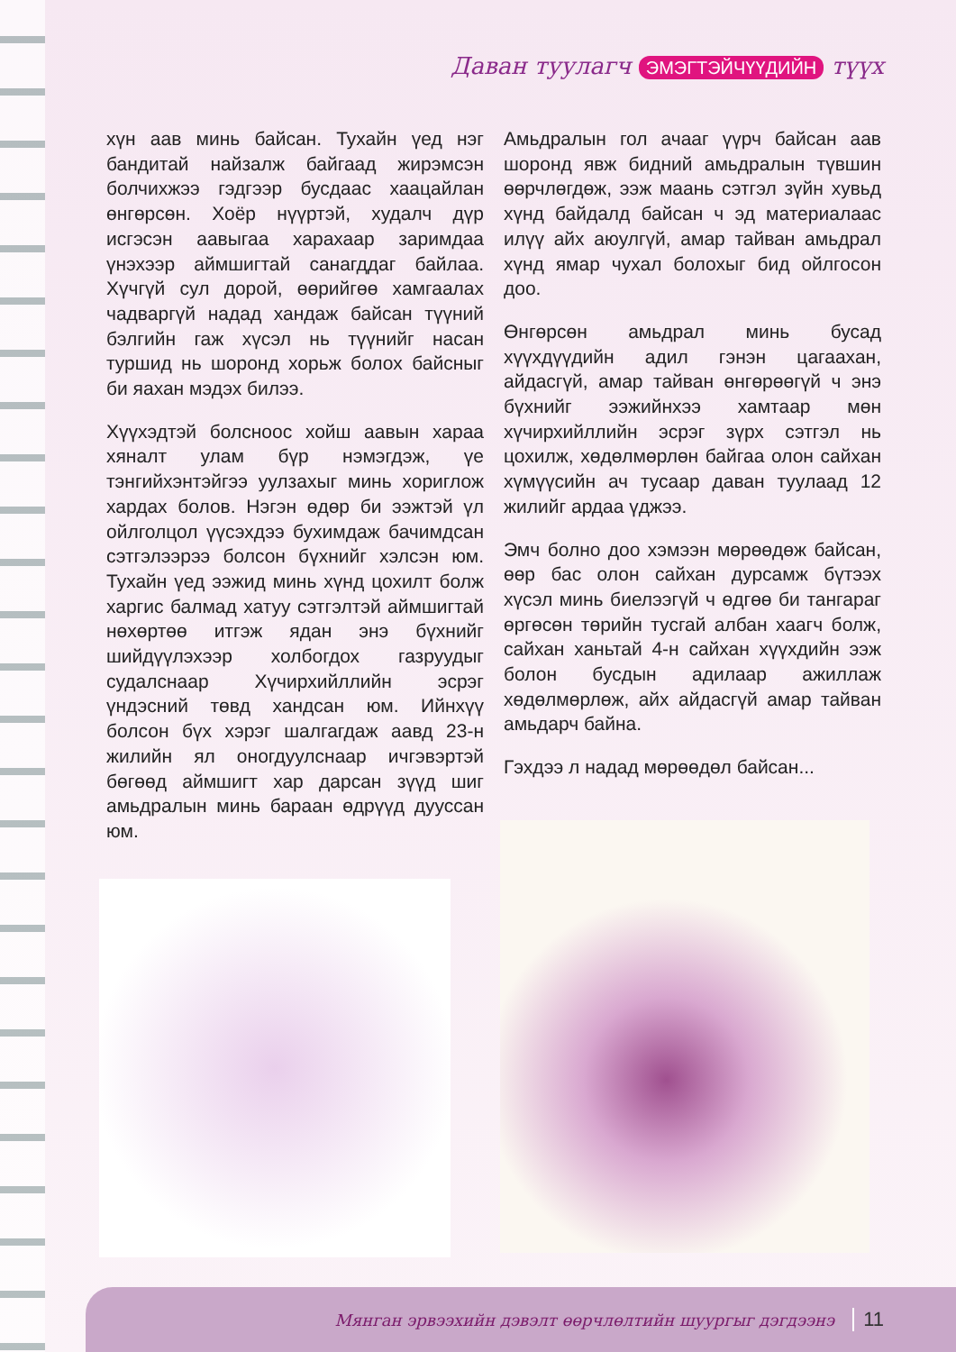Даван туулагч ЭМЭГТЭЙЧҮҮДИЙН түүх
хүн аав минь байсан. Тухайн үед нэг бандитай найзалж байгаад жирэмсэн болчихжээ гэдгээр бусдаас хаацайлан өнгөрсөн. Хоёр нүүртэй, худалч дүр исгэсэн аавыгаа харахаар заримдаа үнэхээр аймшигтай санагддаг байлаа. Хүчгүй сул дорой, өөрийгөө хамгаалах чадваргүй надад хандаж байсан түүний бэлгийн гаж хүсэл нь түүнийг насан туршид нь шоронд хорьж болох байсныг би яахан мэдэх билээ.
Хүүхэдтэй болсноос хойш аавын хараа хяналт улам бүр нэмэгдэж, үе тэнгийхэнтэйгээ уулзахыг минь хориглож хардах болов. Нэгэн өдөр би ээжтэй үл ойлголцол үүсэхдээ бухимдаж бачимдсан сэтгэлээрээ болсон бүхнийг хэлсэн юм. Тухайн үед ээжид минь хүнд цохилт болж харгис балмад хатуу сэтгэлтэй аймшигтай нөхөртөө итгэж ядан энэ бүхнийг шийдүүлэхээр холбогдох газруудыг судалснаар Хүчирхийллийн эсрэг үндэсний төвд хандсан юм. Ийнхүү болсон бүх хэрэг шалгагдаж аавд 23-н жилийн ял оногдуулснаар ичгэвэртэй бөгөөд аймшигт хар дарсан зүүд шиг амьдралын минь бараан өдрүүд дууссан юм.
Амьдралын гол ачааг үүрч байсан аав шоронд явж бидний амьдралын түвшин өөрчлөгдөж, ээж маань сэтгэл зүйн хувьд хүнд байдалд байсан ч эд материалаас илүү айх аюулгүй, амар тайван амьдрал хүнд ямар чухал болохыг бид ойлгосон доо.
Өнгөрсөн амьдрал минь бусад хүүхдүүдийн адил гэнэн цагаахан, айдасгүй, амар тайван өнгөрөөгүй ч энэ бүхнийг ээжийнхээ хамтаар мөн хүчирхийллийн эсрэг зүрх сэтгэл нь цохилж, хөдөлмөрлөн байгаа олон сайхан хүмүүсийн ач тусаар даван туулаад 12 жилийг ардаа үджээ.
Эмч болно доо хэмээн мөрөөдөж байсан, өөр бас олон сайхан дурсамж бүтээх хүсэл минь биелээгүй ч өдгөө би тангараг өргөсөн төрийн тусгай албан хаагч болж, сайхан ханьтай 4-н сайхан хүүхдийн ээж болон бусдын адилаар ажиллаж хөдөлмөрлөж, айх айдасгүй амар тайван амьдарч байна.
Гэхдээ л надад мөрөөдөл байсан...
Мянган эрвээхийн дэвэлт өөрчлөлтийн шуургыг дэгдээнэ 11